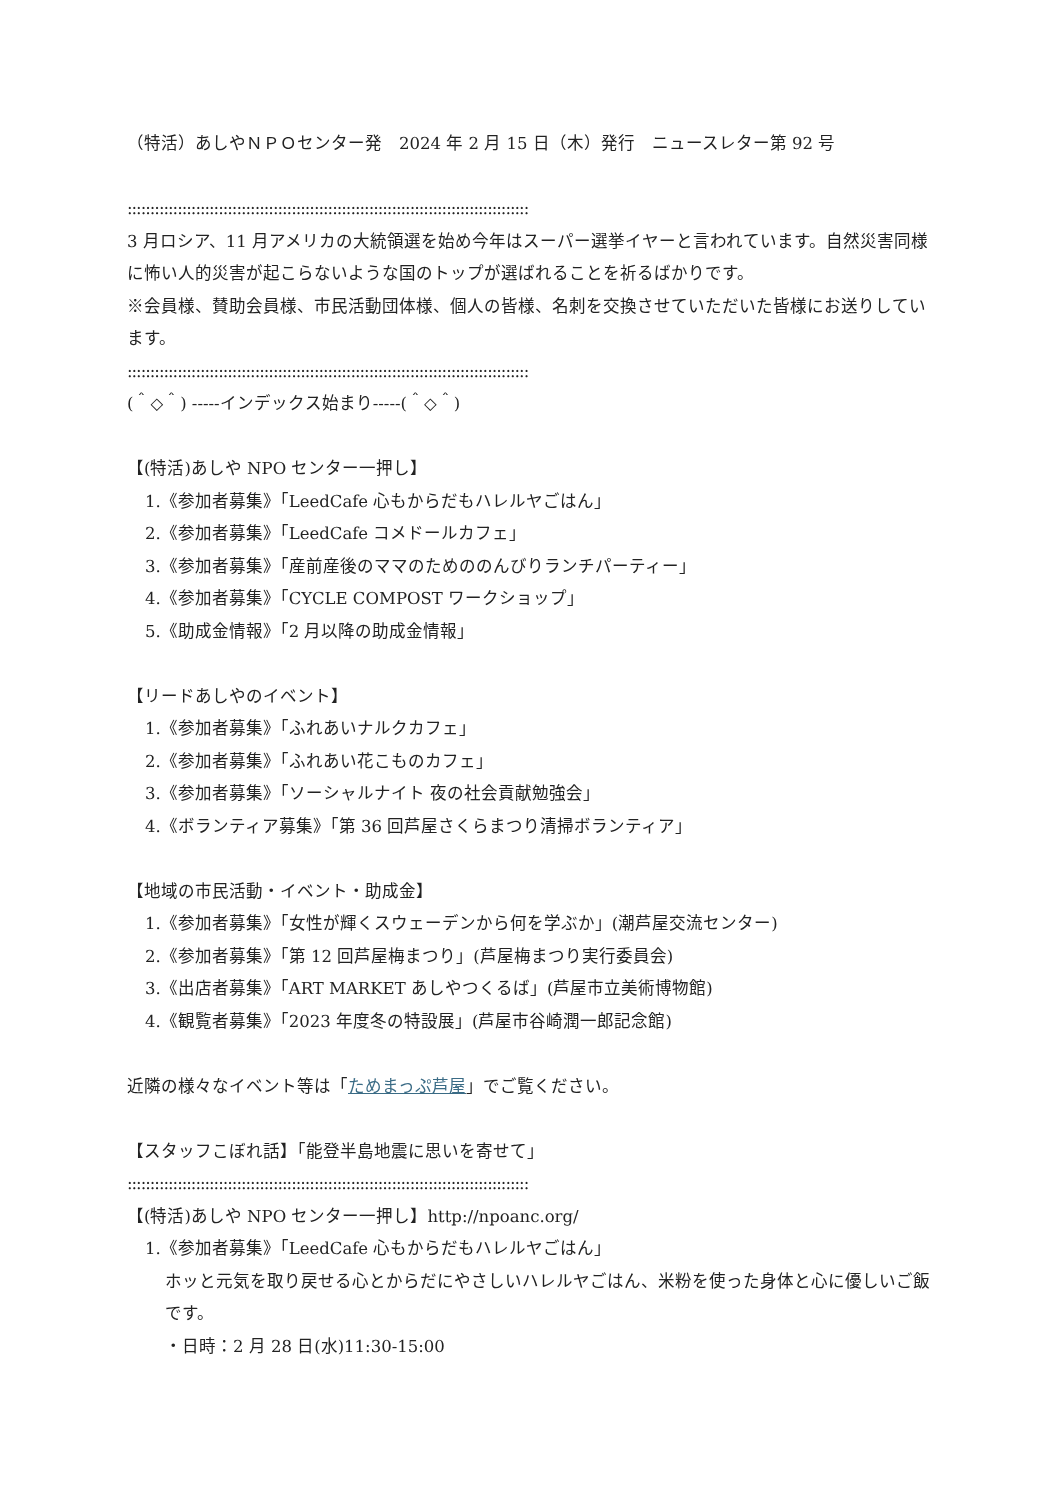（特活）あしやＮＰＯセンター発　2024 年 2 月 15 日（木）発行　ニュースレター第 92 号
::::::::::::::::::::::::::::::::::::::::::::::::::::::::::::::::::::::::::::::::::::::::
3 月ロシア、11 月アメリカの大統領選を始め今年はスーパー選挙イヤーと言われています。自然災害同様に怖い人的災害が起こらないような国のトップが選ばれることを祈るばかりです。
※会員様、賛助会員様、市民活動団体様、個人の皆様、名刺を交換させていただいた皆様にお送りしています。
::::::::::::::::::::::::::::::::::::::::::::::::::::::::::::::::::::::::::::::::::::::::
(＾◇＾) -----インデックス始まり-----(＾◇＾)
【(特活)あしや NPO センター一押し】
1.《参加者募集》「LeedCafe 心もからだもハレルヤごはん」
2.《参加者募集》「LeedCafe コメドールカフェ」
3.《参加者募集》「産前産後のママのためののんびりランチパーティー」
4.《参加者募集》「CYCLE COMPOST ワークショップ」
5.《助成金情報》「2 月以降の助成金情報」
【リードあしやのイベント】
1.《参加者募集》「ふれあいナルクカフェ」
2.《参加者募集》「ふれあい花こものカフェ」
3.《参加者募集》「ソーシャルナイト 夜の社会貢献勉強会」
4.《ボランティア募集》「第 36 回芦屋さくらまつり清掃ボランティア」
【地域の市民活動・イベント・助成金】
1.《参加者募集》「女性が輝くスウェーデンから何を学ぶか」(潮芦屋交流センター)
2.《参加者募集》「第 12 回芦屋梅まつり」(芦屋梅まつり実行委員会)
3.《出店者募集》「ART MARKET あしやつくるば」(芦屋市立美術博物館)
4.《観覧者募集》「2023 年度冬の特設展」(芦屋市谷崎潤一郎記念館)
近隣の様々なイベント等は「ためまっぷ芦屋」でご覧ください。
【スタッフこぼれ話】「能登半島地震に思いを寄せて」
::::::::::::::::::::::::::::::::::::::::::::::::::::::::::::::::::::::::::::::::::::::::
【(特活)あしや NPO センター一押し】http://npoanc.org/
1.《参加者募集》「LeedCafe 心もからだもハレルヤごはん」
ホッと元気を取り戻せる心とからだにやさしいハレルヤごはん、米粉を使った身体と心に優しいご飯です。
・日時：2 月 28 日(水)11:30-15:00